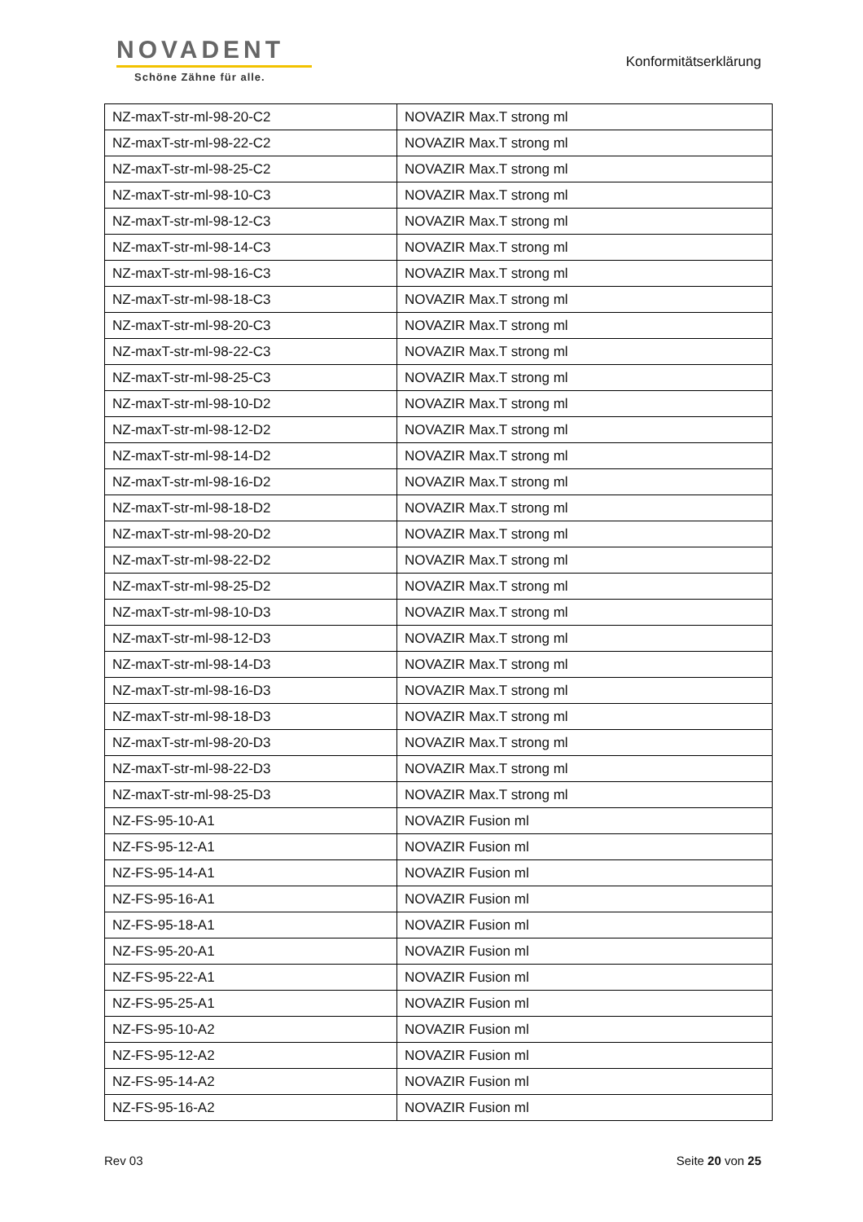NOVADENT
Schöne Zähne für alle.
Konformitätserklärung
| NZ-maxT-str-ml-98-20-C2 | NOVAZIR Max.T strong ml |
| NZ-maxT-str-ml-98-22-C2 | NOVAZIR Max.T strong ml |
| NZ-maxT-str-ml-98-25-C2 | NOVAZIR Max.T strong ml |
| NZ-maxT-str-ml-98-10-C3 | NOVAZIR Max.T strong ml |
| NZ-maxT-str-ml-98-12-C3 | NOVAZIR Max.T strong ml |
| NZ-maxT-str-ml-98-14-C3 | NOVAZIR Max.T strong ml |
| NZ-maxT-str-ml-98-16-C3 | NOVAZIR Max.T strong ml |
| NZ-maxT-str-ml-98-18-C3 | NOVAZIR Max.T strong ml |
| NZ-maxT-str-ml-98-20-C3 | NOVAZIR Max.T strong ml |
| NZ-maxT-str-ml-98-22-C3 | NOVAZIR Max.T strong ml |
| NZ-maxT-str-ml-98-25-C3 | NOVAZIR Max.T strong ml |
| NZ-maxT-str-ml-98-10-D2 | NOVAZIR Max.T strong ml |
| NZ-maxT-str-ml-98-12-D2 | NOVAZIR Max.T strong ml |
| NZ-maxT-str-ml-98-14-D2 | NOVAZIR Max.T strong ml |
| NZ-maxT-str-ml-98-16-D2 | NOVAZIR Max.T strong ml |
| NZ-maxT-str-ml-98-18-D2 | NOVAZIR Max.T strong ml |
| NZ-maxT-str-ml-98-20-D2 | NOVAZIR Max.T strong ml |
| NZ-maxT-str-ml-98-22-D2 | NOVAZIR Max.T strong ml |
| NZ-maxT-str-ml-98-25-D2 | NOVAZIR Max.T strong ml |
| NZ-maxT-str-ml-98-10-D3 | NOVAZIR Max.T strong ml |
| NZ-maxT-str-ml-98-12-D3 | NOVAZIR Max.T strong ml |
| NZ-maxT-str-ml-98-14-D3 | NOVAZIR Max.T strong ml |
| NZ-maxT-str-ml-98-16-D3 | NOVAZIR Max.T strong ml |
| NZ-maxT-str-ml-98-18-D3 | NOVAZIR Max.T strong ml |
| NZ-maxT-str-ml-98-20-D3 | NOVAZIR Max.T strong ml |
| NZ-maxT-str-ml-98-22-D3 | NOVAZIR Max.T strong ml |
| NZ-maxT-str-ml-98-25-D3 | NOVAZIR Max.T strong ml |
| NZ-FS-95-10-A1 | NOVAZIR Fusion ml |
| NZ-FS-95-12-A1 | NOVAZIR Fusion ml |
| NZ-FS-95-14-A1 | NOVAZIR Fusion ml |
| NZ-FS-95-16-A1 | NOVAZIR Fusion ml |
| NZ-FS-95-18-A1 | NOVAZIR Fusion ml |
| NZ-FS-95-20-A1 | NOVAZIR Fusion ml |
| NZ-FS-95-22-A1 | NOVAZIR Fusion ml |
| NZ-FS-95-25-A1 | NOVAZIR Fusion ml |
| NZ-FS-95-10-A2 | NOVAZIR Fusion ml |
| NZ-FS-95-12-A2 | NOVAZIR Fusion ml |
| NZ-FS-95-14-A2 | NOVAZIR Fusion ml |
| NZ-FS-95-16-A2 | NOVAZIR Fusion ml |
Rev 03 Seite 20 von 25